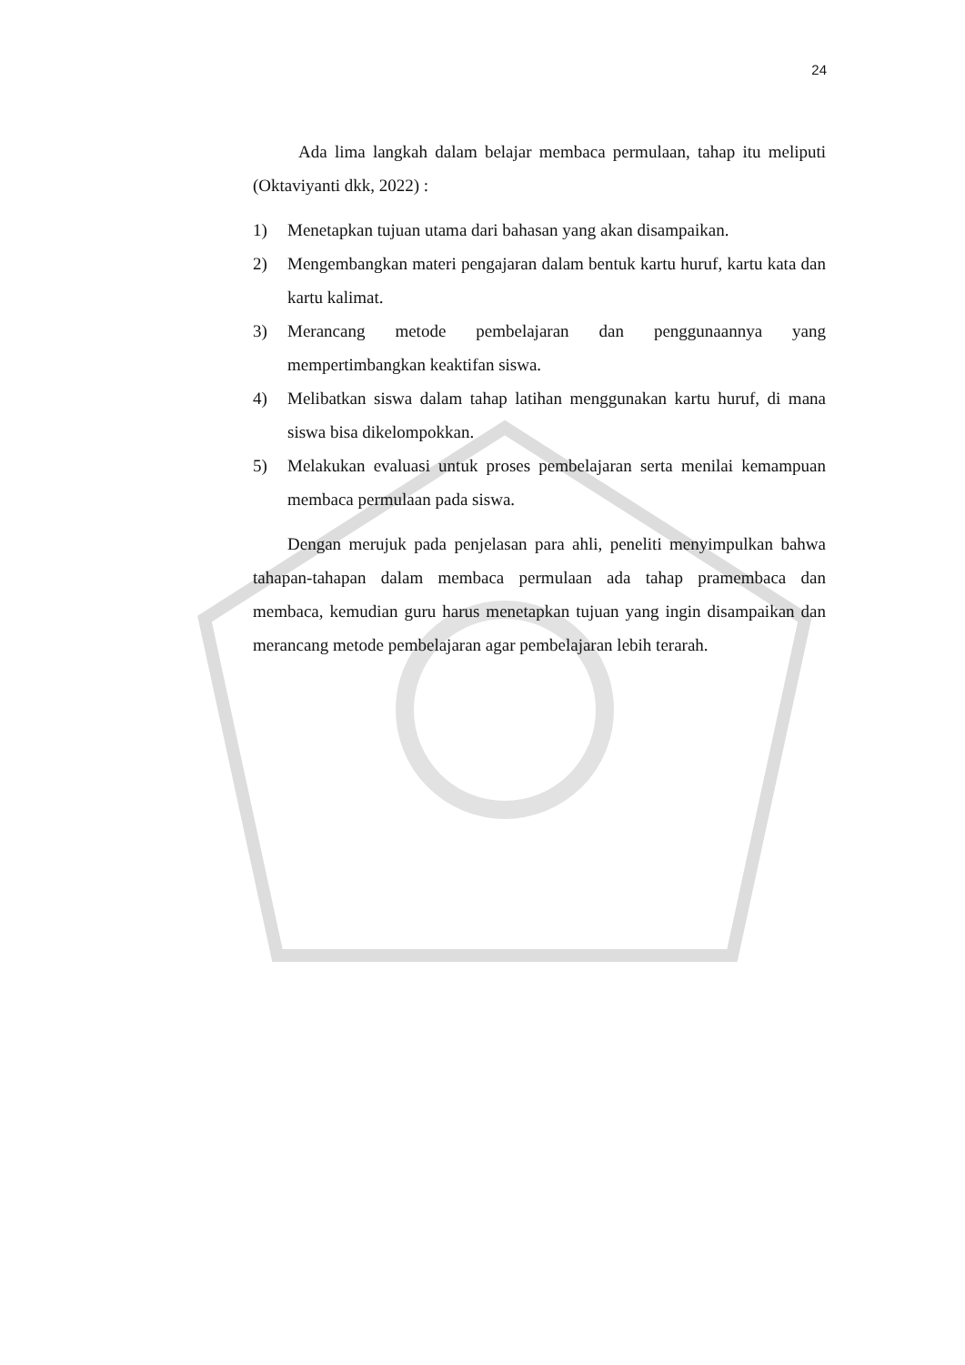24
Ada lima langkah dalam belajar membaca permulaan, tahap itu meliputi (Oktaviyanti dkk, 2022) :
1) Menetapkan tujuan utama dari bahasan yang akan disampaikan.
2) Mengembangkan materi pengajaran dalam bentuk kartu huruf, kartu kata dan kartu kalimat.
3) Merancang metode pembelajaran dan penggunaannya yang mempertimbangkan keaktifan siswa.
4) Melibatkan siswa dalam tahap latihan menggunakan kartu huruf, di mana siswa bisa dikelompokkan.
5) Melakukan evaluasi untuk proses pembelajaran serta menilai kemampuan membaca permulaan pada siswa.
Dengan merujuk pada penjelasan para ahli, peneliti menyimpulkan bahwa tahapan-tahapan dalam membaca permulaan ada tahap pramembaca dan membaca, kemudian guru harus menetapkan tujuan yang ingin disampaikan dan merancang metode pembelajaran agar pembelajaran lebih terarah.